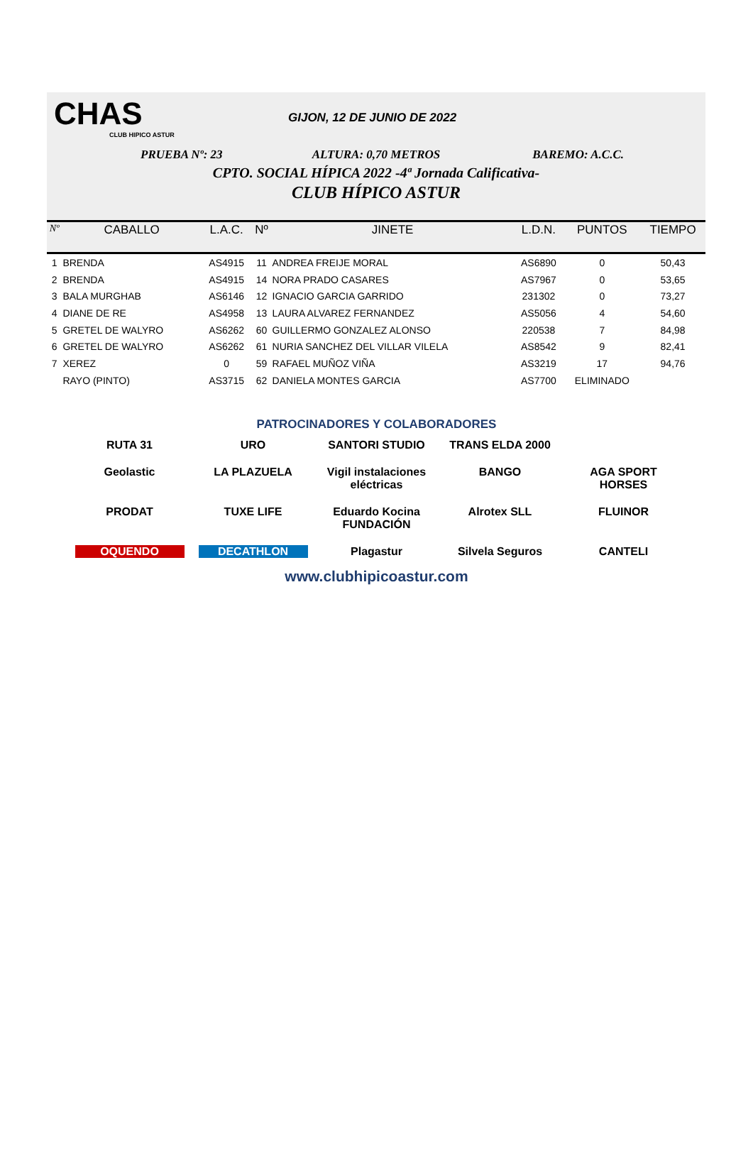CHAS
CLUB HIPICO ASTUR
GIJON, 12 DE JUNIO DE 2022
PRUEBA Nº: 23 ALTURA: 0,70 METROS BAREMO: A.C.C.
CPTO. SOCIAL HÍPICA 2022 -4ª Jornada Calificativa-
CLUB HÍPICO ASTUR
| Nº | CABALLO | L.A.C. | Nº | JINETE | L.D.N. | PUNTOS | TIEMPO |
| --- | --- | --- | --- | --- | --- | --- | --- |
| 1 | BRENDA | AS4915 | 11 | ANDREA FREIJE MORAL | AS6890 | 0 | 50,43 |
| 2 | BRENDA | AS4915 | 14 | NORA PRADO CASARES | AS7967 | 0 | 53,65 |
| 3 | BALA MURGHAB | AS6146 | 12 | IGNACIO GARCIA GARRIDO | 231302 | 0 | 73,27 |
| 4 | DIANE DE RE | AS4958 | 13 | LAURA ALVAREZ FERNANDEZ | AS5056 | 4 | 54,60 |
| 5 | GRETEL DE WALYRO | AS6262 | 60 | GUILLERMO GONZALEZ ALONSO | 220538 | 7 | 84,98 |
| 6 | GRETEL DE WALYRO | AS6262 | 61 | NURIA SANCHEZ DEL VILLAR VILELA | AS8542 | 9 | 82,41 |
| 7 | XEREZ | 0 | 59 | RAFAEL MUÑOZ VIÑA | AS3219 | 17 | 94,76 |
| | RAYO (PINTO) | AS3715 | 62 | DANIELA MONTES GARCIA | AS7700 | ELIMINADO | |
PATROCINADORES Y COLABORADORES
RUTA 31
URO
SANTORI STUDIO
TRANS ELDA 2000
Geolastic
LA PLAZUELA
Vigil instalaciones eléctricas
BANGO
AGA SPORT HORSES
PRODAT
TUXE LIFE
Eduardo Kocina FUNDACIÓN
Alrotex SLL
FLUINOR
OQUENDO
DECATHLON
Plagastur
Silvela Seguros
CANTELI
www.clubhipicoastur.com